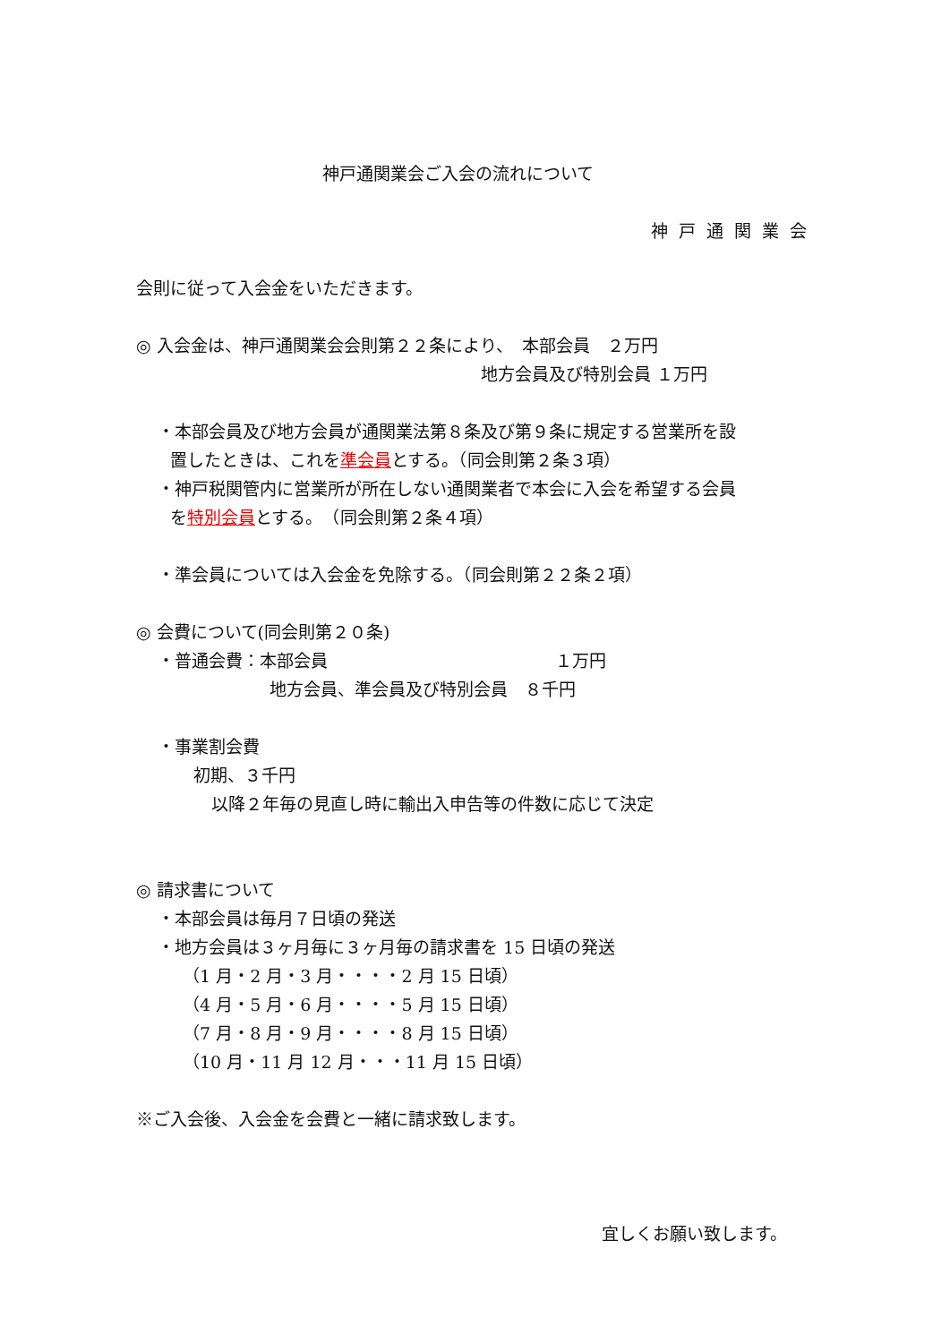神戸通関業会ご入会の流れについて
神戸通関業会
会則に従って入会金をいただきます。
◎ 入会金は、神戸通関業会会則第２２条により、　本部会員　２万円
地方会員及び特別会員 １万円
・本部会員及び地方会員が通関業法第８条及び第９条に規定する営業所を設
置したときは、これを準会員とする。（同会則第２条３項）
・神戸税関管内に営業所が所在しない通関業者で本会に入会を希望する会員
を特別会員とする。　（同会則第２条４項）
・準会員については入会金を免除する。（同会則第２２条２項）
◎ 会費について(同会則第２０条)
・普通会費：本部会員 １万円
地方会員、準会員及び特別会員　８千円
・事業割会費
初期、３千円
以降２年毎の見直し時に輸出入申告等の件数に応じて決定
◎ 請求書について
・本部会員は毎月７日頃の発送
・地方会員は３ヶ月毎に３ヶ月毎の請求書を 15 日頃の発送
（1 月・2 月・3 月・・・・2 月 15 日頃）
（4 月・5 月・6 月・・・・5 月 15 日頃）
（7 月・8 月・9 月・・・・8 月 15 日頃）
（10 月・11 月 12 月・・・11 月 15 日頃）
※ご入会後、入会金を会費と一緒に請求致します。
宜しくお願い致します。